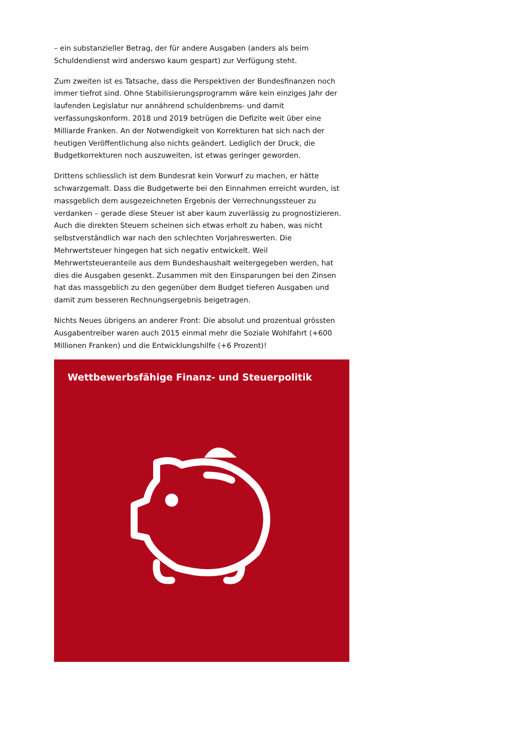– ein substanzieller Betrag, der für andere Ausgaben (anders als beim Schuldendienst wird anderswo kaum gespart) zur Verfügung steht.
Zum zweiten ist es Tatsache, dass die Perspektiven der Bundesfinanzen noch immer tiefrot sind. Ohne Stabilisierungsprogramm wäre kein einziges Jahr der laufenden Legislatur nur annährend schuldenbrems- und damit verfassungskonform. 2018 und 2019 betrügen die Defizite weit über eine Milliarde Franken. An der Notwendigkeit von Korrekturen hat sich nach der heutigen Veröffentlichung also nichts geändert. Lediglich der Druck, die Budgetkorrekturen noch auszuweiten, ist etwas geringer geworden.
Drittens schliesslich ist dem Bundesrat kein Vorwurf zu machen, er hätte schwarzgemalt. Dass die Budgetwerte bei den Einnahmen erreicht wurden, ist massgeblich dem ausgezeichneten Ergebnis der Verrechnungssteuer zu verdanken – gerade diese Steuer ist aber kaum zuverlässig zu prognostizieren. Auch die direkten Steuern scheinen sich etwas erholt zu haben, was nicht selbstverständlich war nach den schlechten Vorjahreswerten. Die Mehrwertsteuer hingegen hat sich negativ entwickelt. Weil Mehrwertsteueranteile aus dem Bundeshaushalt weitergegeben werden, hat dies die Ausgaben gesenkt. Zusammen mit den Einsparungen bei den Zinsen hat das massgeblich zu den gegenüber dem Budget tieferen Ausgaben und damit zum besseren Rechnungsergebnis beigetragen.
Nichts Neues übrigens an anderer Front: Die absolut und prozentual grössten Ausgabentreiber waren auch 2015 einmal mehr die Soziale Wohlfahrt (+600 Millionen Franken) und die Entwicklungshilfe (+6 Prozent)!
Wettbewerbsfähige Finanz- und Steuerpolitik